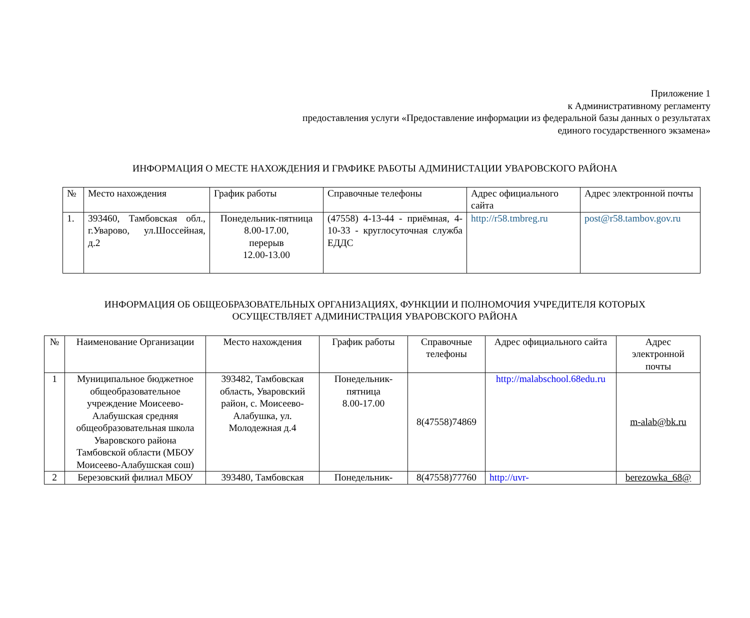Приложение 1
к Административному регламенту
предоставления услуги «Предоставление информации из федеральной базы данных о результатах
единого государственного экзамена»
ИНФОРМАЦИЯ О МЕСТЕ НАХОЖДЕНИЯ И ГРАФИКЕ РАБОТЫ АДМИНИСТАЦИИ УВАРОВСКОГО РАЙОНА
| № | Место нахождения | График работы | Справочные телефоны | Адрес официального сайта | Адрес электронной почты |
| --- | --- | --- | --- | --- | --- |
| 1. | 393460, Тамбовская обл., г.Уварово, ул.Шоссейная, д.2 | Понедельник-пятница 8.00-17.00, перерыв 12.00-13.00 | (47558) 4-13-44 - приёмная, 4-10-33 - круглосуточная служба ЕДДС | http://r58.tmbreg.ru | post@r58.tambov.gov.ru |
ИНФОРМАЦИЯ ОБ ОБЩЕОБРАЗОВАТЕЛЬНЫХ ОРГАНИЗАЦИЯХ, ФУНКЦИИ И ПОЛНОМОЧИЯ УЧРЕДИТЕЛЯ КОТОРЫХ
ОСУЩЕСТВЛЯЕТ АДМИНИСТРАЦИЯ УВАРОВСКОГО РАЙОНА
| № | Наименование Организации | Место нахождения | График работы | Справочные телефоны | Адрес официального сайта | Адрес электронной почты |
| --- | --- | --- | --- | --- | --- | --- |
| 1 | Муниципальное бюджетное общеобразовательное учреждение Моисеево-Алабушская средняя общеобразовательная школа Уваровского района Тамбовской области (МБОУ Моисеево-Алабушская сош) | 393482, Тамбовская область, Уваровский район, с. Моисеево-Алабушка, ул. Молодежная д.4 | Понедельник-пятница 8.00-17.00 | 8(47558)74869 | http://malabschool.68edu.ru | m-alab@bk.ru |
| 2 | Березовский филиал МБОУ | 393480, Тамбовская | Понедельник- | 8(47558)77760 | http://uvr- | berezowka_68@ |